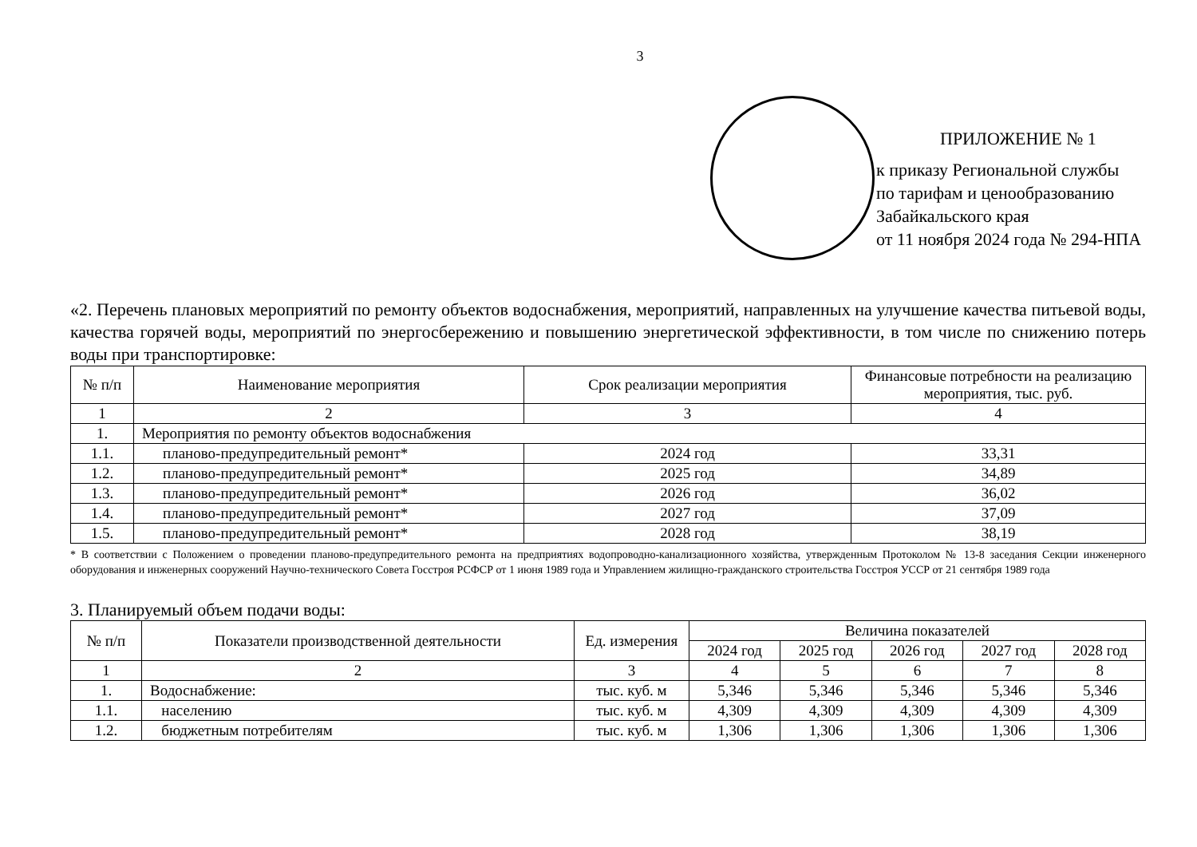3
ПРИЛОЖЕНИЕ № 1
к приказу Региональной службы
по тарифам и ценообразованию
Забайкальского края
от 11 ноября 2024 года № 294-НПА
«2. Перечень плановых мероприятий по ремонту объектов водоснабжения, мероприятий, направленных на улучшение качества питьевой воды, качества горячей воды, мероприятий по энергосбережению и повышению энергетической эффективности, в том числе по снижению потерь воды при транспортировке:
| № п/п | Наименование мероприятия | Срок реализации мероприятия | Финансовые потребности на реализацию мероприятия, тыс. руб. |
| --- | --- | --- | --- |
| 1 | 2 | 3 | 4 |
| 1. | Мероприятия по ремонту объектов водоснабжения | | |
| 1.1. | планово-предупредительный ремонт* | 2024 год | 33,31 |
| 1.2. | планово-предупредительный ремонт* | 2025 год | 34,89 |
| 1.3. | планово-предупредительный ремонт* | 2026 год | 36,02 |
| 1.4. | планово-предупредительный ремонт* | 2027 год | 37,09 |
| 1.5. | планово-предупредительный ремонт* | 2028 год | 38,19 |
* В соответствии с Положением о проведении планово-предупредительного ремонта на предприятиях водопроводно-канализационного хозяйства, утвержденным Протоколом № 13-8 заседания Секции инженерного оборудования и инженерных сооружений Научно-технического Совета Госстроя РСФСР от 1 июня 1989 года и Управлением жилищно-гражданского строительства Госстроя УССР от 21 сентября 1989 года
3. Планируемый объем подачи воды:
| № п/п | Показатели производственной деятельности | Ед. измерения | Величина показателей | | | | |
| --- | --- | --- | --- | --- | --- | --- | --- |
| | | | 2024 год | 2025 год | 2026 год | 2027 год | 2028 год |
| 1 | 2 | 3 | 4 | 5 | 6 | 7 | 8 |
| 1. | Водоснабжение: | тыс. куб. м | 5,346 | 5,346 | 5,346 | 5,346 | 5,346 |
| 1.1. | населению | тыс. куб. м | 4,309 | 4,309 | 4,309 | 4,309 | 4,309 |
| 1.2. | бюджетным потребителям | тыс. куб. м | 1,306 | 1,306 | 1,306 | 1,306 | 1,306 |